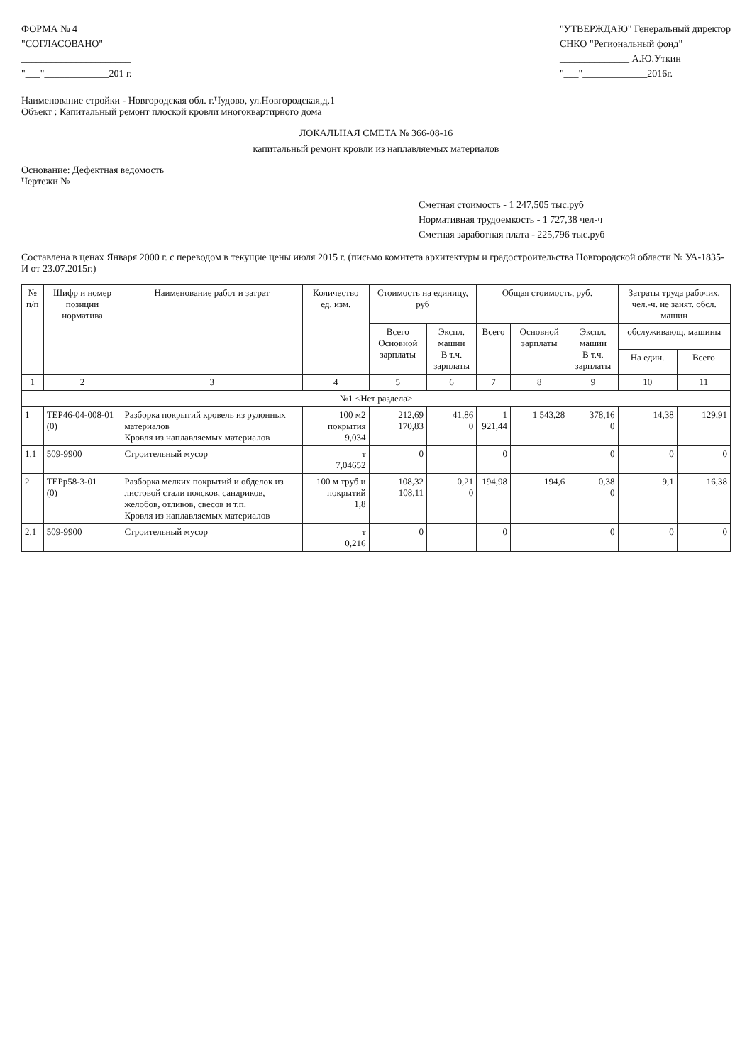ФОРМА № 4
"СОГЛАСОВАНО"
______________________
"___"_____________201 г.
"УТВЕРЖДАЮ" Генеральный директор
СНКО "Региональный фонд"
______________ А.Ю.Уткин
"___"_____________2016г.
Наименование стройки - Новгородская обл. г.Чудово, ул.Новгородская,д.1
Объект : Капитальный ремонт плоской кровли многоквартирного дома
ЛОКАЛЬНАЯ СМЕТА № 366-08-16
капитальный ремонт кровли из наплавляемых материалов
Основание: Дефектная ведомость
Чертежи №
Сметная стоимость - 1 247,505 тыс.руб
Нормативная трудоемкость - 1 727,38 чел-ч
Сметная заработная плата - 225,796 тыс.руб
Составлена в ценах Января 2000 г. с переводом в текущие цены июля 2015 г. (письмо комитета архитектуры и градостроительства Новгородской области № УА-1835-И от 23.07.2015г.)
| № п/п | Шифр и номер позиции норматива | Наименование работ и затрат | Количество ед. изм. | Стоимость на единицу, руб | | Общая стоимость, руб. | | | Затраты труда рабочих, чел.-ч. не занят. обсл. машин | |
| --- | --- | --- | --- | --- | --- | --- | --- | --- | --- | --- |
| | | | | Всего Основной зарплаты | Экспл. машин В т.ч. зарплаты | Всего | Основной зарплаты | Экспл. машин В т.ч. зарплаты | обслуживающ. машины | |
| | | | | | | | | | На един. | Всего |
| 1 | 2 | 3 | 4 | 5 | 6 | 7 | 8 | 9 | 10 | 11 |
| №1 <Нет раздела> | | | | | | | | | | |
| 1 | ТЕР46-04-008-01 (0) | Разборка покрытий кровель из рулонных материалов Кровля из наплавляемых материалов | 100 м2 покрытия 9,034 | 212,69 170,83 | 41,86 0 | 1 921,44 | 1 543,28 | 378,16 0 | 14,38 | 129,91 |
| 1.1 | 509-9900 | Строительный мусор | т 7,04652 | 0 | | 0 | | 0 | 0 | 0 |
| 2 | ТЕРр58-3-01 (0) | Разборка мелких покрытий и обделок из листовой стали поясков, сандриков, желобов, отливов, свесов и т.п. Кровля из наплавляемых материалов | 100 м труб и покрытий 1,8 | 108,32 108,11 | 0,21 0 | 194,98 | 194,6 | 0,38 0 | 9,1 | 16,38 |
| 2.1 | 509-9900 | Строительный мусор | т 0,216 | 0 | | 0 | | 0 | 0 | 0 |